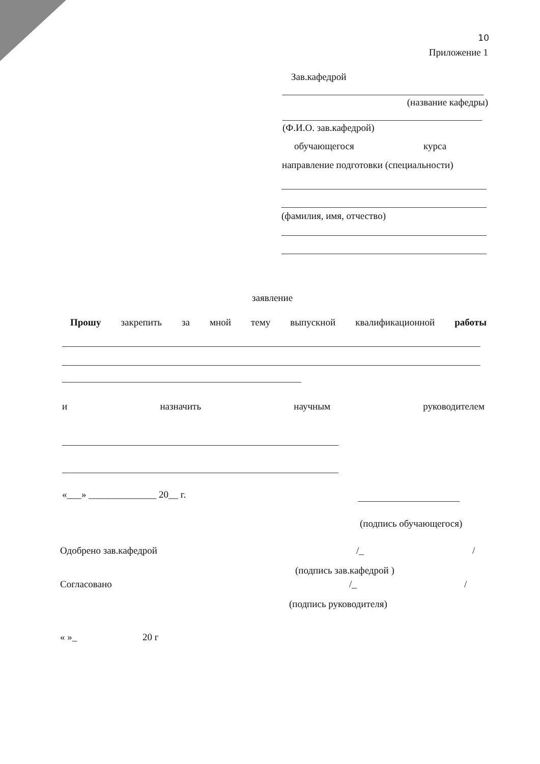10
Приложение 1
Зав.кафедрой
(название кафедры)
(Ф.И.О. зав.кафедрой)
обучающегося курса
направление подготовки (специальности)
(фамилия, имя, отчество)
заявление
Прошу закрепить за мной тему выпускной квалификационной работы
и назначить научным руководителем
«___» ______________ 20__ г.
(подпись обучающегося)
Одобрено зав.кафедрой /_ /
(подпись зав.кафедрой )
Согласовано /_ /
(подпись руководителя)
« »_ 20 г